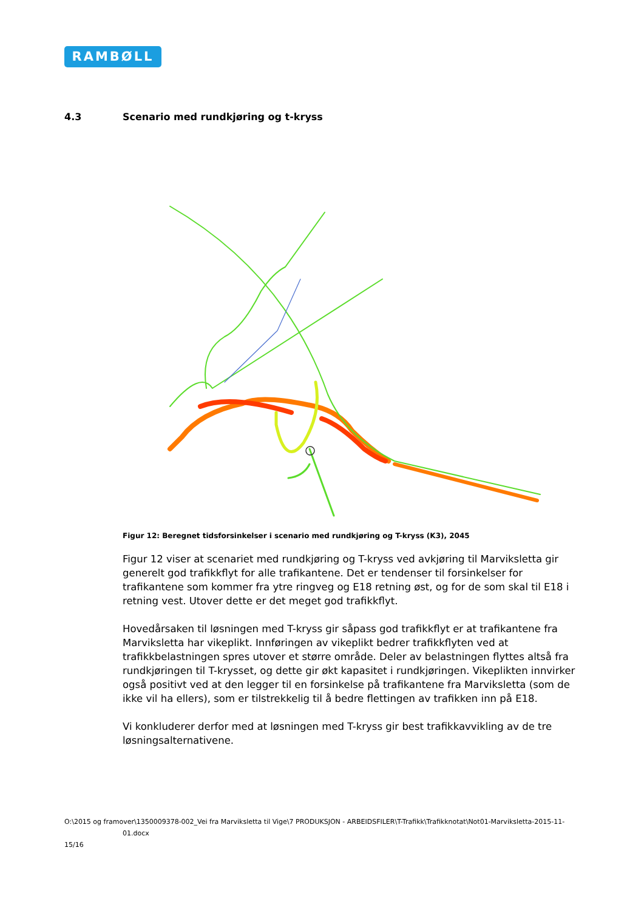RAMBØLL
4.3 Scenario med rundkjøring og t-kryss
Figur 12: Beregnet tidsforsinkelser i scenario med rundkjøring og T-kryss (K3), 2045
Figur 12 viser at scenariet med rundkjøring og T-kryss ved avkjøring til Marviksletta gir generelt god trafikkflyt for alle trafikantene. Det er tendenser til forsinkelser for trafikantene som kommer fra ytre ringveg og E18 retning øst, og for de som skal til E18 i retning vest. Utover dette er det meget god trafikkflyt.
Hovedårsaken til løsningen med T-kryss gir såpass god trafikkflyt er at trafikantene fra Marviksletta har vikeplikt. Innføringen av vikeplikt bedrer trafikkflyten ved at trafikkbelastningen spres utover et større område. Deler av belastningen flyttes altså fra rundkjøringen til T-krysset, og dette gir økt kapasitet i rundkjøringen. Vikeplikten innvirker også positivt ved at den legger til en forsinkelse på trafikantene fra Marviksletta (som de ikke vil ha ellers), som er tilstrekkelig til å bedre flettingen av trafikken inn på E18.
Vi konkluderer derfor med at løsningen med T-kryss gir best trafikkavvikling av de tre løsningsalternativene.
O:\2015 og framover\1350009378-002_Vei fra Marviksletta til Vige\7 PRODUKSJON - ARBEIDSFILER\T-Trafikk\Trafikknotat\Not01-Marviksletta-2015-11-
01.docx
15/16